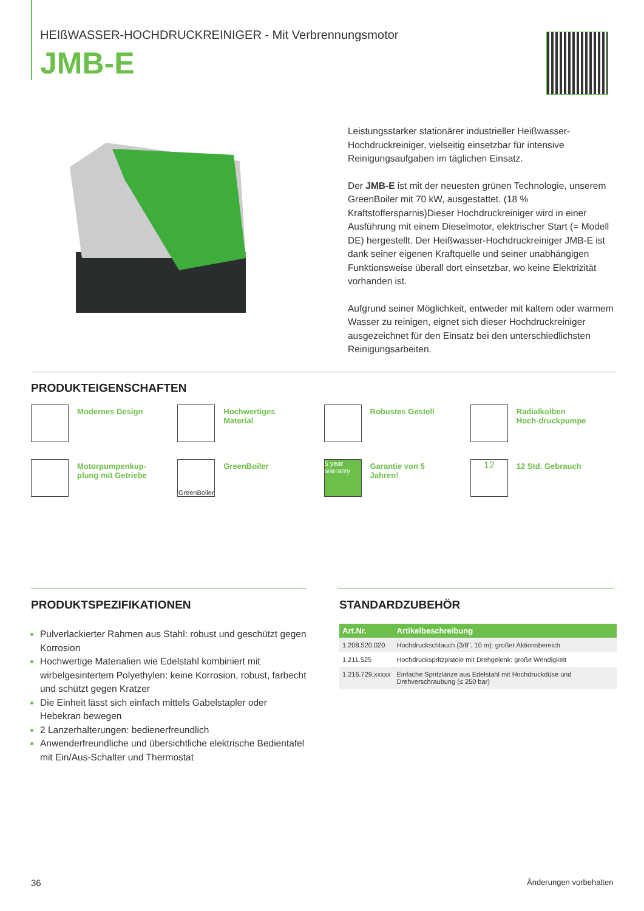HEIßWASSER-HOCHDRUCKREINIGER - Mit Verbrennungsmotor
JMB-E
Leistungsstarker stationärer industrieller Heißwasser-Hochdruckreiniger, vielseitig einsetzbar für intensive Reinigungsaufgaben im täglichen Einsatz.
Der JMB-E ist mit der neuesten grünen Technologie, unserem GreenBoiler mit 70 kW, ausgestattet. (18 % Kraftstoffersparnis)Dieser Hochdruckreiniger wird in einer Ausführung mit einem Dieselmotor, elektrischer Start (= Modell DE) hergestellt. Der Heißwasser-Hochdruckreiniger JMB-E ist dank seiner eigenen Kraftquelle und seiner unabhängigen Funktionsweise überall dort einsetzbar, wo keine Elektrizität vorhanden ist.
Aufgrund seiner Möglichkeit, entweder mit kaltem oder warmem Wasser zu reinigen, eignet sich dieser Hochdruckreiniger ausgezeichnet für den Einsatz bei den unterschiedlichsten Reinigungsarbeiten.
PRODUKTEIGENSCHAFTEN
Modernes Design
Hochwertiges Material
Robustes Gestell
Radialkolben Hoch-druckpumpe
Motorpumpenkup-plung mit Getriebe
GreenBoiler
GreenBoiler
5 year warranty
Garantie von 5 Jahren!
12
12 Std. Gebrauch
PRODUKTSPEZIFIKATIONEN
Pulverlackierter Rahmen aus Stahl: robust und geschützt gegen Korrosion
Hochwertige Materialien wie Edelstahl kombiniert mit wirbelgesintertem Polyethylen: keine Korrosion, robust, farbecht und schützt gegen Kratzer
Die Einheit lässt sich einfach mittels Gabelstapler oder Hebekran bewegen
2 Lanzerhalterungen: bedienerfreundlich
Anwenderfreundliche und übersichtliche elektrische Bedientafel mit Ein/Aus-Schalter und Thermostat
STANDARDZUBEHÖR
| Art.Nr. | Artikelbeschreibung |
| --- | --- |
| 1.208.520.020 | Hochdruckschlauch (3/8", 10 m): großer Aktionsbereich |
| 1.211.525 | Hochdruckspritzpistole mit Drehgelenk: große Wendigkeit |
| 1.216.729.xxxxx | Einfache Spritzlanze aus Edelstahl mit Hochdruckdüse und Drehverschraubung (≤ 250 bar) |
36 Änderungen vorbehalten